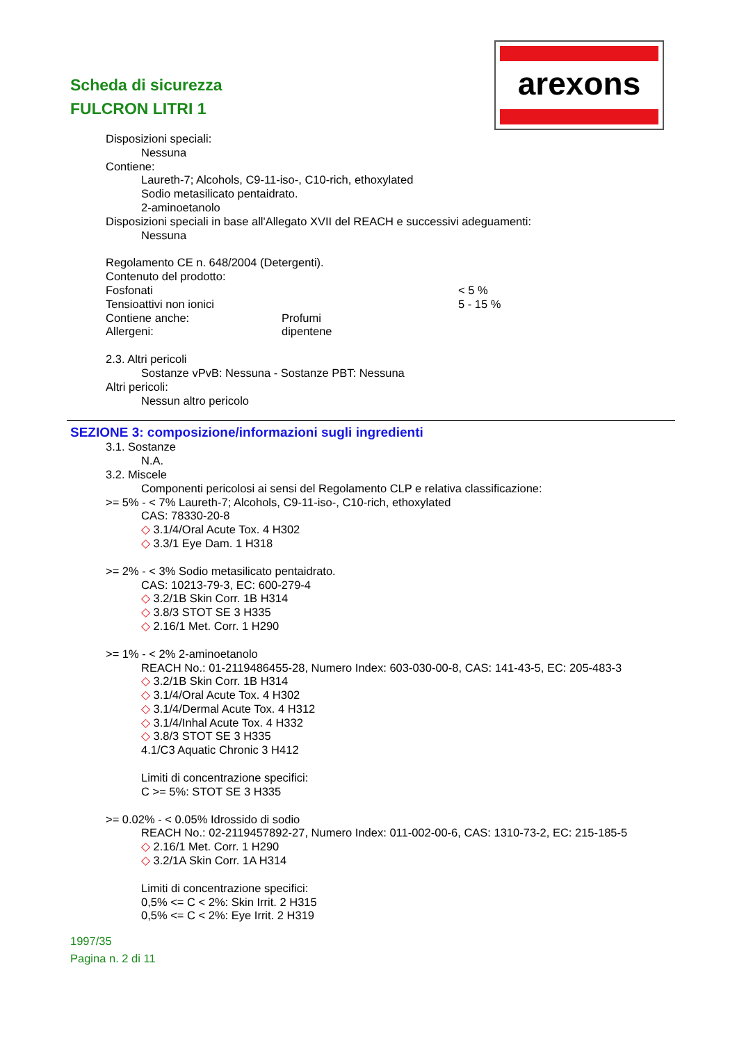Scheda di sicurezza
FULCRON LITRI 1
arexons
Disposizioni speciali:
Nessuna
Contiene:
Laureth-7; Alcohols, C9-11-iso-, C10-rich, ethoxylated
Sodio metasilicato pentaidrato.
2-aminoetanolo
Disposizioni speciali in base all'Allegato XVII del REACH e successivi adeguamenti:
Nessuna
Regolamento CE n. 648/2004 (Detergenti).
Contenuto del prodotto:
Fosfonati < 5 %
Tensioattivi non ionici 5 - 15 %
Contiene anche: Profumi
Allergeni: dipentene
2.3. Altri pericoli
Sostanze vPvB: Nessuna - Sostanze PBT: Nessuna
Altri pericoli:
Nessun altro pericolo
SEZIONE 3: composizione/informazioni sugli ingredienti
3.1. Sostanze
N.A.
3.2. Miscele
Componenti pericolosi ai sensi del Regolamento CLP e relativa classificazione:
>= 5% - < 7% Laureth-7; Alcohols, C9-11-iso-, C10-rich, ethoxylated
CAS: 78330-20-8
◇ 3.1/4/Oral Acute Tox. 4 H302
◇ 3.3/1 Eye Dam. 1 H318
>= 2% - < 3% Sodio metasilicato pentaidrato.
CAS: 10213-79-3, EC: 600-279-4
◇ 3.2/1B Skin Corr. 1B H314
◇ 3.8/3 STOT SE 3 H335
◇ 2.16/1 Met. Corr. 1 H290
>= 1% - < 2% 2-aminoetanolo
REACH No.: 01-2119486455-28, Numero Index: 603-030-00-8, CAS: 141-43-5, EC: 205-483-3
◇ 3.2/1B Skin Corr. 1B H314
◇ 3.1/4/Oral Acute Tox. 4 H302
◇ 3.1/4/Dermal Acute Tox. 4 H312
◇ 3.1/4/Inhal Acute Tox. 4 H332
◇ 3.8/3 STOT SE 3 H335
4.1/C3 Aquatic Chronic 3 H412
Limiti di concentrazione specifici:
C >= 5%: STOT SE 3 H335
>= 0.02% - < 0.05% Idrossido di sodio
REACH No.: 02-2119457892-27, Numero Index: 011-002-00-6, CAS: 1310-73-2, EC: 215-185-5
◇ 2.16/1 Met. Corr. 1 H290
◇ 3.2/1A Skin Corr. 1A H314
Limiti di concentrazione specifici:
0,5% <= C < 2%: Skin Irrit. 2 H315
0,5% <= C < 2%: Eye Irrit. 2 H319
1997/35
Pagina n. 2 di 11